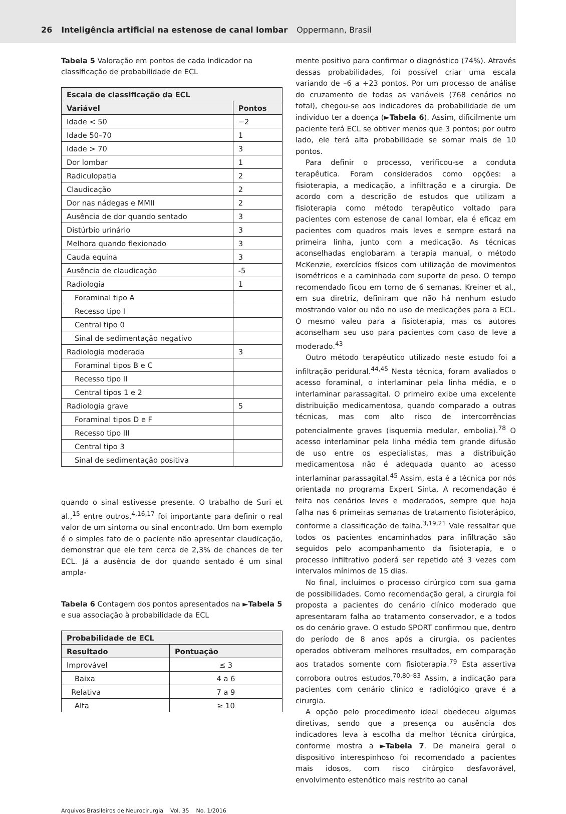26 Inteligência artificial na estenose de canal lombar Oppermann, Brasil
Tabela 5 Valoração em pontos de cada indicador na classificação de probabilidade de ECL
| Escala de classificação da ECL | |
| --- | --- |
| Variável | Pontos |
| Idade < 50 | −2 |
| Idade 50–70 | 1 |
| Idade > 70 | 3 |
| Dor lombar | 1 |
| Radiculopatia | 2 |
| Claudicação | 2 |
| Dor nas nádegas e MMII | 2 |
| Ausência de dor quando sentado | 3 |
| Distúrbio urinário | 3 |
| Melhora quando flexionado | 3 |
| Cauda equina | 3 |
| Ausência de claudicação | -5 |
| Radiologia | 1 |
| Foraminal tipo A | |
| Recesso tipo I | |
| Central tipo 0 | |
| Sinal de sedimentação negativo | |
| Radiologia moderada | 3 |
| Foraminal tipos B e C | |
| Recesso tipo II | |
| Central tipos 1 e 2 | |
| Radiologia grave | 5 |
| Foraminal tipos D e F | |
| Recesso tipo III | |
| Central tipo 3 | |
| Sinal de sedimentação positiva | |
quando o sinal estivesse presente. O trabalho de Suri et al.,<sup>15</sup> entre outros,<sup>4,16,17</sup> foi importante para definir o real valor de um sintoma ou sinal encontrado. Um bom exemplo é o simples fato de o paciente não apresentar claudicação, demonstrar que ele tem cerca de 2,3% de chances de ter ECL. Já a ausência de dor quando sentado é um sinal ampla-
Tabela 6 Contagem dos pontos apresentados na ►Tabela 5 e sua associação à probabilidade da ECL
| Probabilidade de ECL | |
| --- | --- |
| Resultado | Pontuação |
| Improvável | ≤ 3 |
| Baixa | 4 a 6 |
| Relativa | 7 a 9 |
| Alta | ≥ 10 |
mente positivo para confirmar o diagnóstico (74%). Através dessas probabilidades, foi possível criar uma escala variando de –6 a +23 pontos. Por um processo de análise do cruzamento de todas as variáveis (768 cenários no total), chegou-se aos indicadores da probabilidade de um indivíduo ter a doença (►Tabela 6). Assim, dificilmente um paciente terá ECL se obtiver menos que 3 pontos; por outro lado, ele terá alta probabilidade se somar mais de 10 pontos.
Para definir o processo, verificou-se a conduta terapêutica. Foram considerados como opções: a fisioterapia, a medicação, a infiltração e a cirurgia. De acordo com a descrição de estudos que utilizam a fisioterapia como método terapêutico voltado para pacientes com estenose de canal lombar, ela é eficaz em pacientes com quadros mais leves e sempre estará na primeira linha, junto com a medicação. As técnicas aconselhadas englobaram a terapia manual, o método McKenzie, exercícios físicos com utilização de movimentos isométricos e a caminhada com suporte de peso. O tempo recomendado ficou em torno de 6 semanas. Kreiner et al., em sua diretriz, definiram que não há nenhum estudo mostrando valor ou não no uso de medicações para a ECL. O mesmo valeu para a fisioterapia, mas os autores aconselham seu uso para pacientes com caso de leve a moderado.<sup>43</sup>
Outro método terapêutico utilizado neste estudo foi a infiltração peridural.<sup>44,45</sup> Nesta técnica, foram avaliados o acesso foraminal, o interlaminar pela linha média, e o interlaminar parassagital. O primeiro exibe uma excelente distribuição medicamentosa, quando comparado a outras técnicas, mas com alto risco de intercorrências potencialmente graves (isquemia medular, embolia).<sup>78</sup> O acesso interlaminar pela linha média tem grande difusão de uso entre os especialistas, mas a distribuição medicamentosa não é adequada quanto ao acesso interlaminar parassagital.<sup>45</sup> Assim, esta é a técnica por nós orientada no programa Expert Sinta. A recomendação é feita nos cenários leves e moderados, sempre que haja falha nas 6 primeiras semanas de tratamento fisioterápico, conforme a classificação de falha.<sup>3,19,21</sup> Vale ressaltar que todos os pacientes encaminhados para infiltração são seguidos pelo acompanhamento da fisioterapia, e o processo infiltrativo poderá ser repetido até 3 vezes com intervalos mínimos de 15 dias.
No final, incluímos o processo cirúrgico com sua gama de possibilidades. Como recomendação geral, a cirurgia foi proposta a pacientes do cenário clínico moderado que apresentaram falha ao tratamento conservador, e a todos os do cenário grave. O estudo SPORT confirmou que, dentro do período de 8 anos após a cirurgia, os pacientes operados obtiveram melhores resultados, em comparação aos tratados somente com fisioterapia.<sup>79</sup> Esta assertiva corrobora outros estudos.<sup>70,80–83</sup> Assim, a indicação para pacientes com cenário clínico e radiológico grave é a cirurgia.
A opção pelo procedimento ideal obedeceu algumas diretivas, sendo que a presença ou ausência dos indicadores leva à escolha da melhor técnica cirúrgica, conforme mostra a ►Tabela 7. De maneira geral o dispositivo interespinhoso foi recomendado a pacientes mais idosos, com risco cirúrgico desfavorável, envolvimento estenótico mais restrito ao canal
Arquivos Brasileiros de Neurocirurgia Vol. 35 No. 1/2016